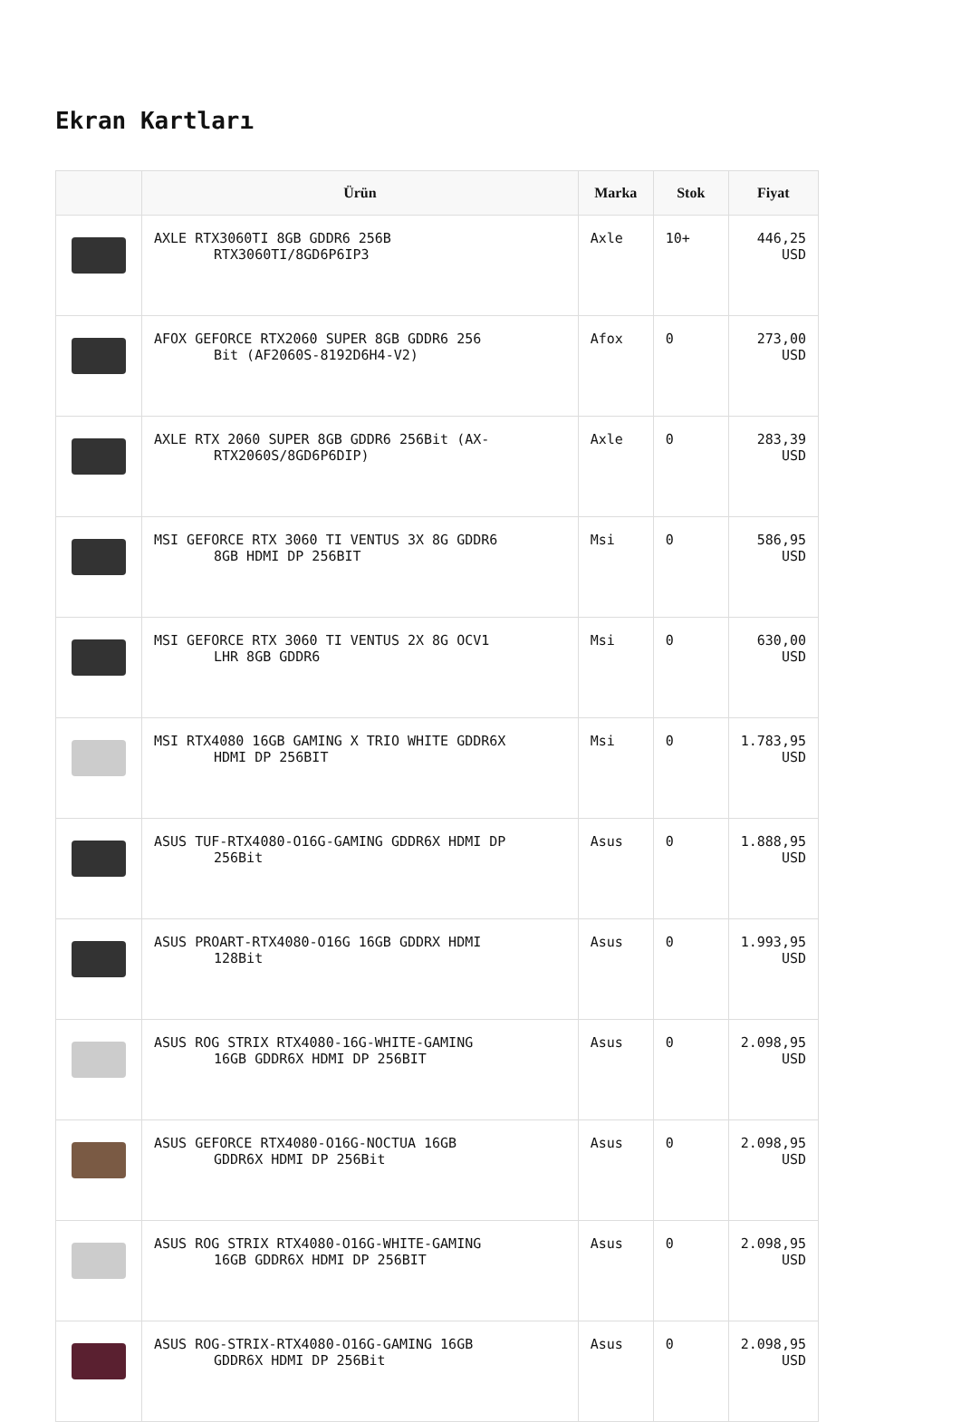Ekran Kartları
| | Ürün | Marka | Stok | Fiyat |
| --- | --- | --- | --- | --- |
| | AXLE RTX3060TI 8GB GDDR6 256B RTX3060TI/8GD6P6IP3 | Axle | 10+ | 446,25 USD |
| | AFOX GEFORCE RTX2060 SUPER 8GB GDDR6 256 Bit (AF2060S-8192D6H4-V2) | Afox | 0 | 273,00 USD |
| | AXLE RTX 2060 SUPER 8GB GDDR6 256Bit (AX- RTX2060S/8GD6P6DIP) | Axle | 0 | 283,39 USD |
| | MSI GEFORCE RTX 3060 TI VENTUS 3X 8G GDDR6 8GB HDMI DP 256BIT | Msi | 0 | 586,95 USD |
| | MSI GEFORCE RTX 3060 TI VENTUS 2X 8G OCV1 LHR 8GB GDDR6 | Msi | 0 | 630,00 USD |
| | MSI RTX4080 16GB GAMING X TRIO WHITE GDDR6X HDMI DP 256BIT | Msi | 0 | 1.783,95 USD |
| | ASUS TUF-RTX4080-O16G-GAMING GDDR6X HDMI DP 256Bit | Asus | 0 | 1.888,95 USD |
| | ASUS PROART-RTX4080-O16G 16GB GDDRX HDMI 128Bit | Asus | 0 | 1.993,95 USD |
| | ASUS ROG STRIX RTX4080-16G-WHITE-GAMING 16GB GDDR6X HDMI DP 256BIT | Asus | 0 | 2.098,95 USD |
| | ASUS GEFORCE RTX4080-O16G-NOCTUA 16GB GDDR6X HDMI DP 256Bit | Asus | 0 | 2.098,95 USD |
| | ASUS ROG STRIX RTX4080-O16G-WHITE-GAMING 16GB GDDR6X HDMI DP 256BIT | Asus | 0 | 2.098,95 USD |
| | ASUS ROG-STRIX-RTX4080-O16G-GAMING 16GB GDDR6X HDMI DP 256Bit | Asus | 0 | 2.098,95 USD |